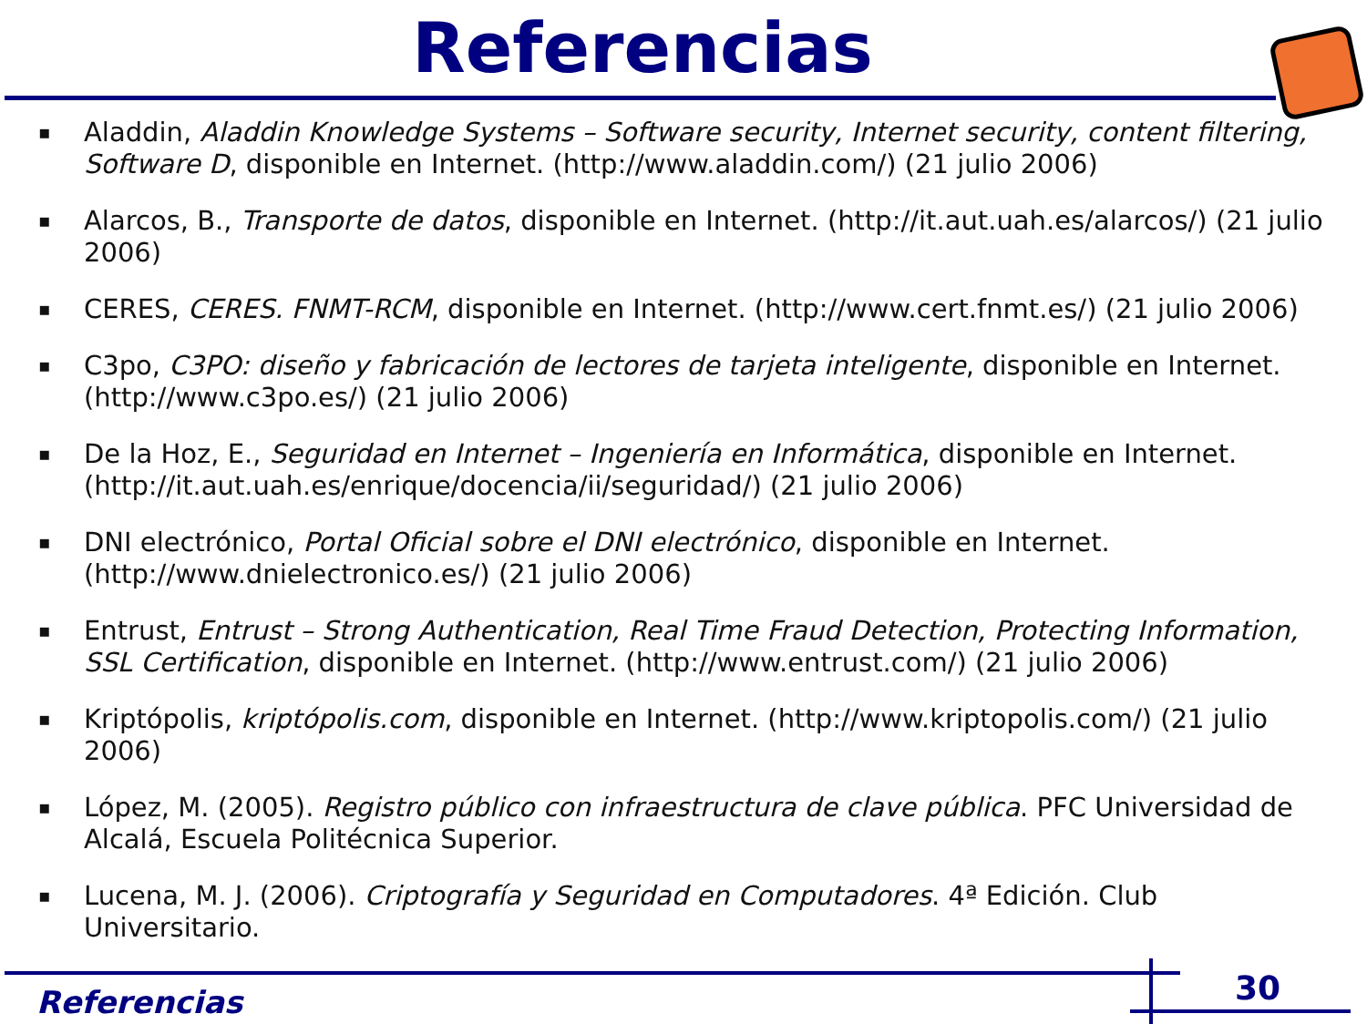Referencias
▪ Aladdin, Aladdin Knowledge Systems – Software security, Internet security, content filtering, Software D, disponible en Internet. (http://www.aladdin.com/) (21 julio 2006)
▪ Alarcos, B., Transporte de datos, disponible en Internet. (http://it.aut.uah.es/alarcos/) (21 julio 2006)
▪ CERES, CERES. FNMT-RCM, disponible en Internet. (http://www.cert.fnmt.es/) (21 julio 2006)
▪ C3po, C3PO: diseño y fabricación de lectores de tarjeta inteligente, disponible en Internet. (http://www.c3po.es/) (21 julio 2006)
▪ De la Hoz, E., Seguridad en Internet – Ingeniería en Informática, disponible en Internet. (http://it.aut.uah.es/enrique/docencia/ii/seguridad/) (21 julio 2006)
▪ DNI electrónico, Portal Oficial sobre el DNI electrónico, disponible en Internet. (http://www.dnielectronico.es/) (21 julio 2006)
▪ Entrust, Entrust – Strong Authentication, Real Time Fraud Detection, Protecting Information, SSL Certification, disponible en Internet. (http://www.entrust.com/) (21 julio 2006)
▪ Kriptópolis, kriptópolis.com, disponible en Internet. (http://www.kriptopolis.com/) (21 julio 2006)
▪ López, M. (2005). Registro público con infraestructura de clave pública. PFC Universidad de Alcalá, Escuela Politécnica Superior.
▪ Lucena, M. J. (2006). Criptografía y Seguridad en Computadores. 4ª Edición. Club Universitario.
Referencias 30